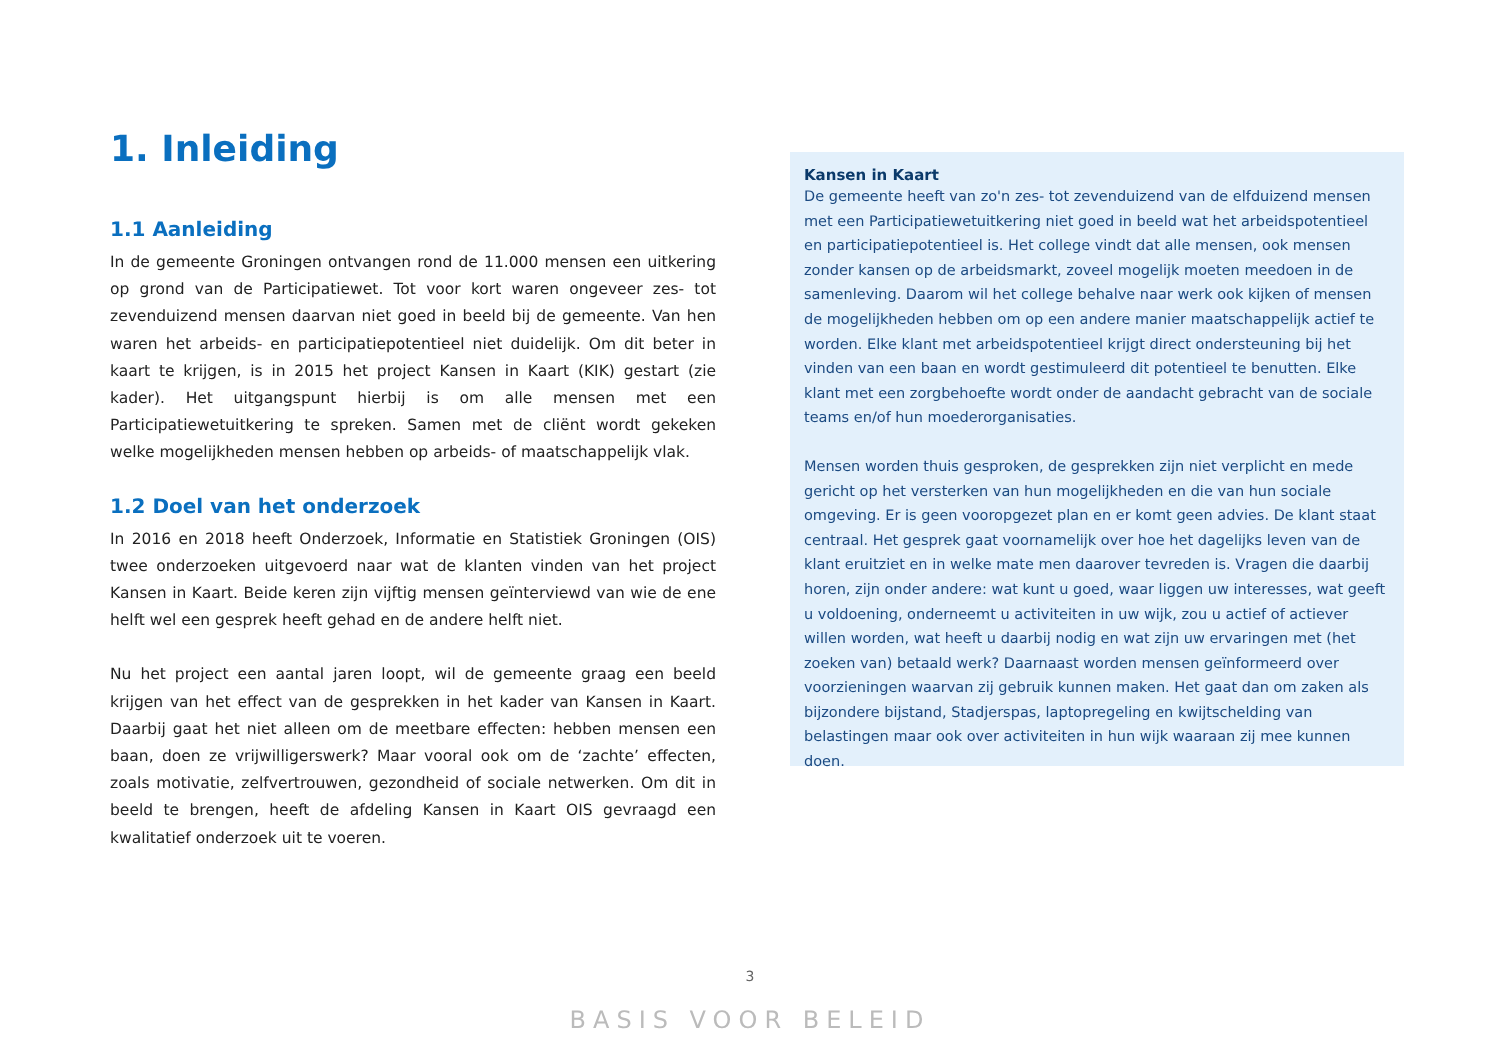1. Inleiding
1.1 Aanleiding
In de gemeente Groningen ontvangen rond de 11.000 mensen een uitkering op grond van de Participatiewet. Tot voor kort waren ongeveer zes- tot zevenduizend mensen daarvan niet goed in beeld bij de gemeente. Van hen waren het arbeids- en participatiepotentieel niet duidelijk. Om dit beter in kaart te krijgen, is in 2015 het project Kansen in Kaart (KIK) gestart (zie kader). Het uitgangspunt hierbij is om alle mensen met een Participatiewetuitkering te spreken. Samen met de cliënt wordt gekeken welke mogelijkheden mensen hebben op arbeids- of maatschappelijk vlak.
1.2 Doel van het onderzoek
In 2016 en 2018 heeft Onderzoek, Informatie en Statistiek Groningen (OIS) twee onderzoeken uitgevoerd naar wat de klanten vinden van het project Kansen in Kaart. Beide keren zijn vijftig mensen geïnterviewd van wie de ene helft wel een gesprek heeft gehad en de andere helft niet.
Nu het project een aantal jaren loopt, wil de gemeente graag een beeld krijgen van het effect van de gesprekken in het kader van Kansen in Kaart. Daarbij gaat het niet alleen om de meetbare effecten: hebben mensen een baan, doen ze vrijwilligerswerk? Maar vooral ook om de ‘zachte’ effecten, zoals motivatie, zelfvertrouwen, gezondheid of sociale netwerken. Om dit in beeld te brengen, heeft de afdeling Kansen in Kaart OIS gevraagd een kwalitatief onderzoek uit te voeren.
Kansen in Kaart
De gemeente heeft van zo'n zes- tot zevenduizend van de elfduizend mensen met een Participatiewetuitkering niet goed in beeld wat het arbeidspotentieel en participatiepotentieel is. Het college vindt dat alle mensen, ook mensen zonder kansen op de arbeidsmarkt, zoveel mogelijk moeten meedoen in de samenleving. Daarom wil het college behalve naar werk ook kijken of mensen de mogelijkheden hebben om op een andere manier maatschappelijk actief te worden. Elke klant met arbeidspotentieel krijgt direct ondersteuning bij het vinden van een baan en wordt gestimuleerd dit potentieel te benutten. Elke klant met een zorgbehoefte wordt onder de aandacht gebracht van de sociale teams en/of hun moederorganisaties.
Mensen worden thuis gesproken, de gesprekken zijn niet verplicht en mede gericht op het versterken van hun mogelijkheden en die van hun sociale omgeving. Er is geen vooropgezet plan en er komt geen advies. De klant staat centraal. Het gesprek gaat voornamelijk over hoe het dagelijks leven van de klant eruitziet en in welke mate men daarover tevreden is. Vragen die daarbij horen, zijn onder andere: wat kunt u goed, waar liggen uw interesses, wat geeft u voldoening, onderneemt u activiteiten in uw wijk, zou u actief of actiever willen worden, wat heeft u daarbij nodig en wat zijn uw ervaringen met (het zoeken van) betaald werk? Daarnaast worden mensen geïnformeerd over voorzieningen waarvan zij gebruik kunnen maken. Het gaat dan om zaken als bijzondere bijstand, Stadjerspas, laptopregeling en kwijtschelding van belastingen maar ook over activiteiten in hun wijk waaraan zij mee kunnen doen.
3
BASIS VOOR BELEID